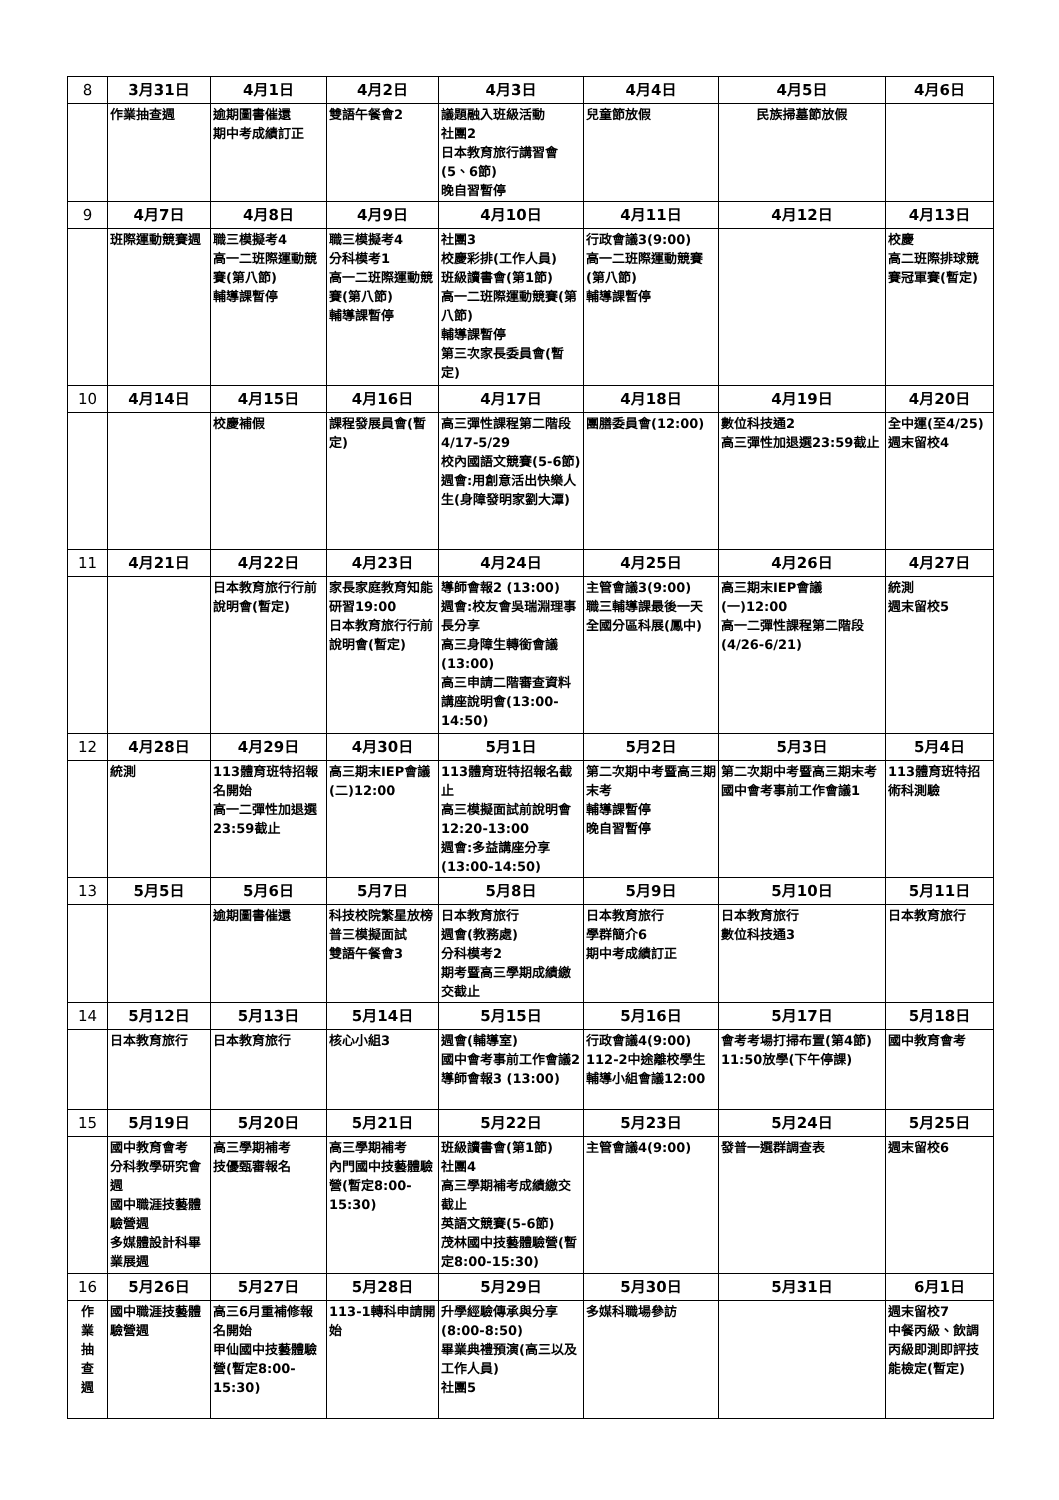| 8 | 3月31日 | 4月1日 | 4月2日 | 4月3日 | 4月4日 | 4月5日 | 4月6日 |
| | 作業抽查週 | 逾期圖書催還 期中考成績訂正 | 雙語午餐會2 | 議題融入班級活動 社團2 日本教育旅行講習會(5、6節) 晚自習暫停 | 兒童節放假 | 民族掃墓節放假 | |
| 9 | 4月7日 | 4月8日 | 4月9日 | 4月10日 | 4月11日 | 4月12日 | 4月13日 |
| | 班際運動競賽週 | 職三模擬考4 高一二班際運動競賽(第八節) 輔導課暫停 | 職三模擬考4 分科模考1 高一二班際運動競賽(第八節) 輔導課暫停 | 社團3 校慶彩排(工作人員) 班級讀書會(第1節) 高一二班際運動競賽(第八節) 輔導課暫停 第三次家長委員會(暫定) | 行政會議3(9:00) 高一二班際運動競賽(第八節) 輔導課暫停 | | 校慶 高二班際排球競賽冠軍賽(暫定) |
| 10 | 4月14日 | 4月15日 | 4月16日 | 4月17日 | 4月18日 | 4月19日 | 4月20日 |
| | | 校慶補假 | 課程發展員會(暫定) | 高三彈性課程第二階段4/17-5/29 校內國語文競賽(5-6節) 週會:用創意活出快樂人生(身障發明家劉大潭) | 團膳委員會(12:00) | 數位科技通2 高三彈性加退選23:59截止 | 全中運(至4/25) 週末留校4 |
| 11 | 4月21日 | 4月22日 | 4月23日 | 4月24日 | 4月25日 | 4月26日 | 4月27日 |
| | | 日本教育旅行行前說明會(暫定) | 家長家庭教育知能研習19:00 日本教育旅行行前說明會(暫定) | 導師會報2 (13:00) 週會:校友會吳瑞淵理事長分享 高三身障生轉銜會議(13:00) 高三申請二階審查資料講座說明會(13:00-14:50) | 主管會議3(9:00) 職三輔導課最後一天 全國分區科展(鳳中) | 高三期末IEP會議(一)12:00 高一二彈性課程第二階段(4/26-6/21) | 統測 週末留校5 |
| 12 | 4月28日 | 4月29日 | 4月30日 | 5月1日 | 5月2日 | 5月3日 | 5月4日 |
| | 統測 | 113體育班特招報名開始 高一二彈性加退選23:59截止 | 高三期末IEP會議(二)12:00 | 113體育班特招報名截止 高三模擬面試前說明會12:20-13:00 週會:多益講座分享(13:00-14:50) | 第二次期中考暨高三期末考 輔導課暫停 晚自習暫停 | 第二次期中考暨高三期末考 國中會考事前工作會議1 | 113體育班特招術科測驗 |
| 13 | 5月5日 | 5月6日 | 5月7日 | 5月8日 | 5月9日 | 5月10日 | 5月11日 |
| | | 逾期圖書催還 | 科技校院繁星放榜 普三模擬面試 雙語午餐會3 | 日本教育旅行 週會(教務處) 分科模考2 期考暨高三學期成績繳交截止 | 日本教育旅行 學群簡介6 期中考成績訂正 | 日本教育旅行 數位科技通3 | 日本教育旅行 |
| 14 | 5月12日 | 5月13日 | 5月14日 | 5月15日 | 5月16日 | 5月17日 | 5月18日 |
| | 日本教育旅行 | 日本教育旅行 | 核心小組3 | 週會(輔導室) 國中會考事前工作會議2 導師會報3 (13:00) | 行政會議4(9:00) 112-2中途離校學生輔導小組會議12:00 | 會考考場打掃布置(第4節) 11:50放學(下午停課) | 國中教育會考 |
| 15 | 5月19日 | 5月20日 | 5月21日 | 5月22日 | 5月23日 | 5月24日 | 5月25日 |
| | 國中教育會考 分科教學研究會週 國中職涯技藝體驗營週 多媒體設計科畢業展週 | 高三學期補考 技優甄審報名 | 高三學期補考 內門國中技藝體驗營(暫定8:00-15:30) | 班級讀書會(第1節) 社團4 高三學期補考成績繳交截止 英語文競賽(5-6節) 茂林國中技藝體驗營(暫定8:00-15:30) | 主管會議4(9:00) | 發普一選群調查表 | 週末留校6 |
| 16 | 5月26日 | 5月27日 | 5月28日 | 5月29日 | 5月30日 | 5月31日 | 6月1日 |
| 作 業 抽 查 週 | 國中職涯技藝體驗營週 | 高三6月重補修報名開始 甲仙國中技藝體驗營(暫定8:00-15:30) | 113-1轉科申請開始 | 升學經驗傳承與分享(8:00-8:50) 畢業典禮預演(高三以及工作人員) 社團5 | 多媒科職場參訪 | | 週末留校7 中餐丙級、飲調丙級即測即評技能檢定(暫定) |